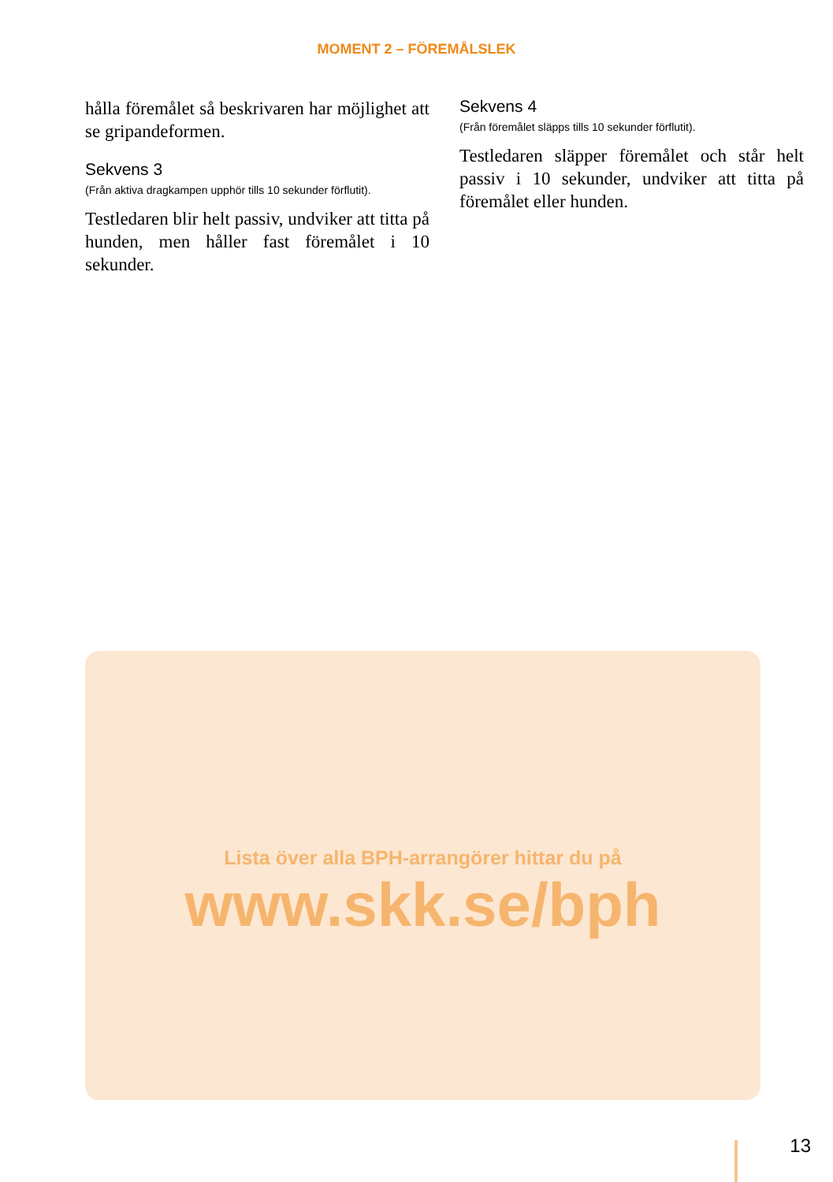MOMENT 2 – FÖREMÅLSLEK
hålla föremålet så beskrivaren har möjlighet att se gripandeformen.
Sekvens 3
(Från aktiva dragkampen upphör tills 10 sekunder förflutit).
Testledaren blir helt passiv, undviker att titta på hunden, men håller fast föremålet i 10 sekunder.
Sekvens 4
(Från föremålet släpps tills 10 sekunder förflutit).
Testledaren släpper föremålet och står helt passiv i 10 sekunder, undviker att titta på föremålet eller hunden.
Lista över alla BPH-arrangörer hittar du på
www.skk.se/bph
13